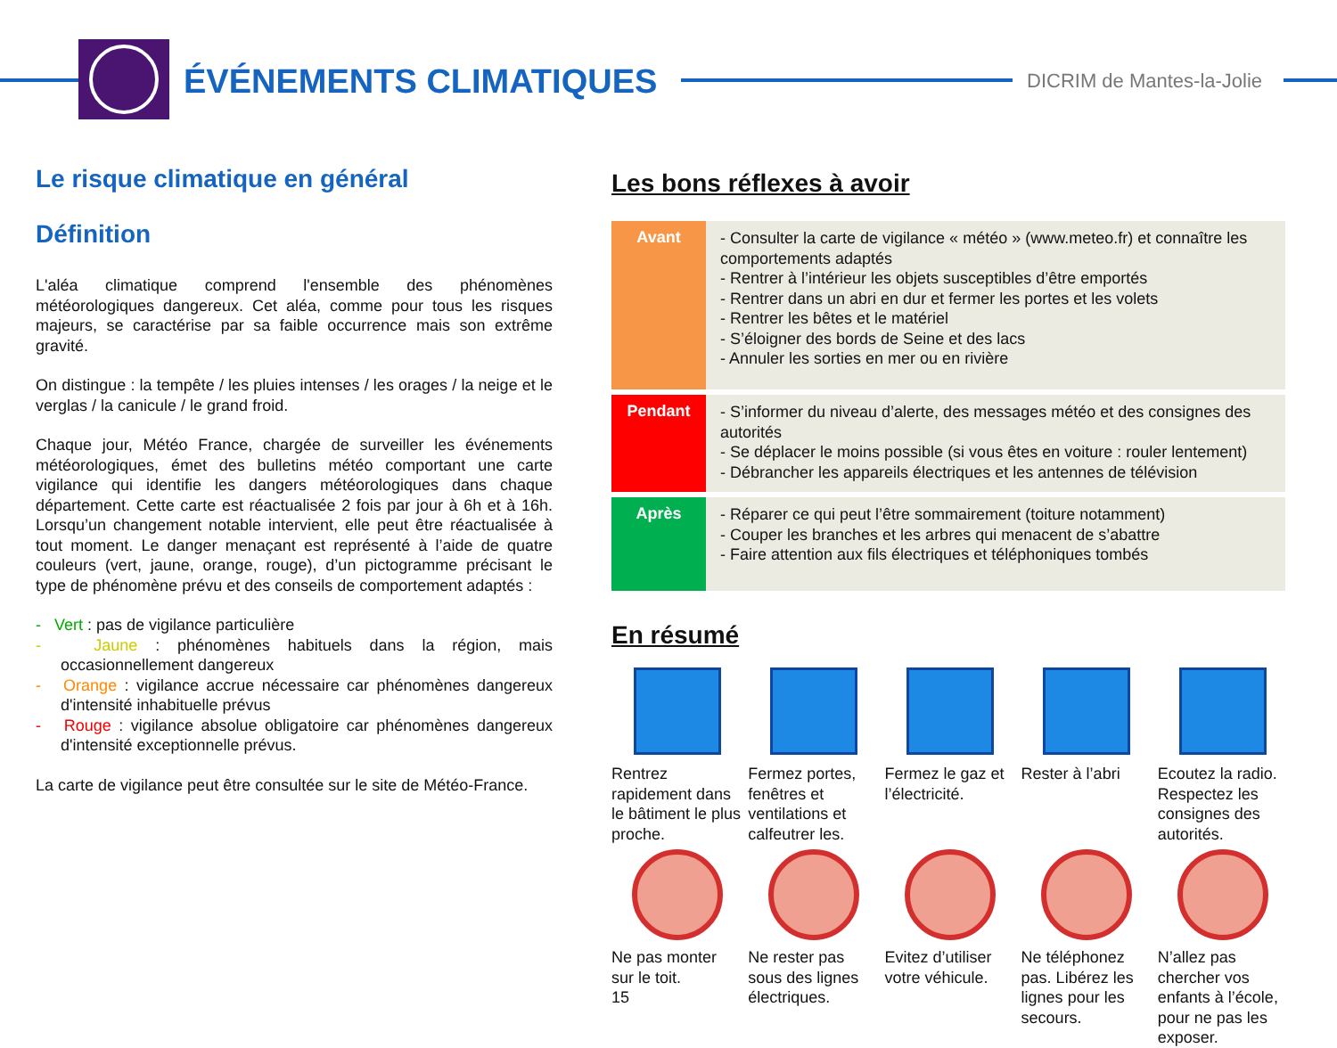ÉVÉNEMENTS CLIMATIQUES DICRIM de Mantes-la-Jolie
Le risque climatique en général
Définition
L'aléa climatique comprend l'ensemble des phénomènes météorologiques dangereux. Cet aléa, comme pour tous les risques majeurs, se caractérise par sa faible occurrence mais son extrême gravité.
On distingue : la tempête / les pluies intenses / les orages / la neige et le verglas / la canicule / le grand froid.
Chaque jour, Météo France, chargée de surveiller les événements météorologiques, émet des bulletins météo comportant une carte vigilance qui identifie les dangers météorologiques dans chaque département. Cette carte est réactualisée 2 fois par jour à 6h et à 16h. Lorsqu’un changement notable intervient, elle peut être réactualisée à tout moment. Le danger menaçant est représenté à l’aide de quatre couleurs (vert, jaune, orange, rouge), d’un pictogramme précisant le type de phénomène prévu et des conseils de comportement adaptés :
- Vert : pas de vigilance particulière
- Jaune : phénomènes habituels dans la région, mais occasionnellement dangereux
- Orange : vigilance accrue nécessaire car phénomènes dangereux d'intensité inhabituelle prévus
- Rouge : vigilance absolue obligatoire car phénomènes dangereux d'intensité exceptionnelle prévus.
La carte de vigilance peut être consultée sur le site de Météo-France.
Les bons réflexes à avoir
| Avant | - Consulter la carte de vigilance « météo » (www.meteo.fr) et connaître les comportements adaptés - Rentrer à l’intérieur les objets susceptibles d’être emportés - Rentrer dans un abri en dur et fermer les portes et les volets - Rentrer les bêtes et le matériel - S’éloigner des bords de Seine et des lacs - Annuler les sorties en mer ou en rivière |
| Pendant | - S’informer du niveau d’alerte, des messages météo et des consignes des autorités - Se déplacer le moins possible (si vous êtes en voiture : rouler lentement) - Débrancher les appareils électriques et les antennes de télévision |
| Après | - Réparer ce qui peut l’être sommairement (toiture notamment) - Couper les branches et les arbres qui menacent de s’abattre - Faire attention aux fils électriques et téléphoniques tombés |
En résumé
Rentrez rapidement dans le bâtiment le plus proche.
Fermez portes, fenêtres et ventilations et calfeutrer les.
Fermez le gaz et l’électricité.
Rester à l’abri
Ecoutez la radio. Respectez les consignes des autorités.
Ne pas monter sur le toit.
15
Ne rester pas sous des lignes électriques.
Evitez d’utiliser votre véhicule.
Ne téléphonez pas. Libérez les lignes pour les secours.
N’allez pas chercher vos enfants à l’école, pour ne pas les exposer.